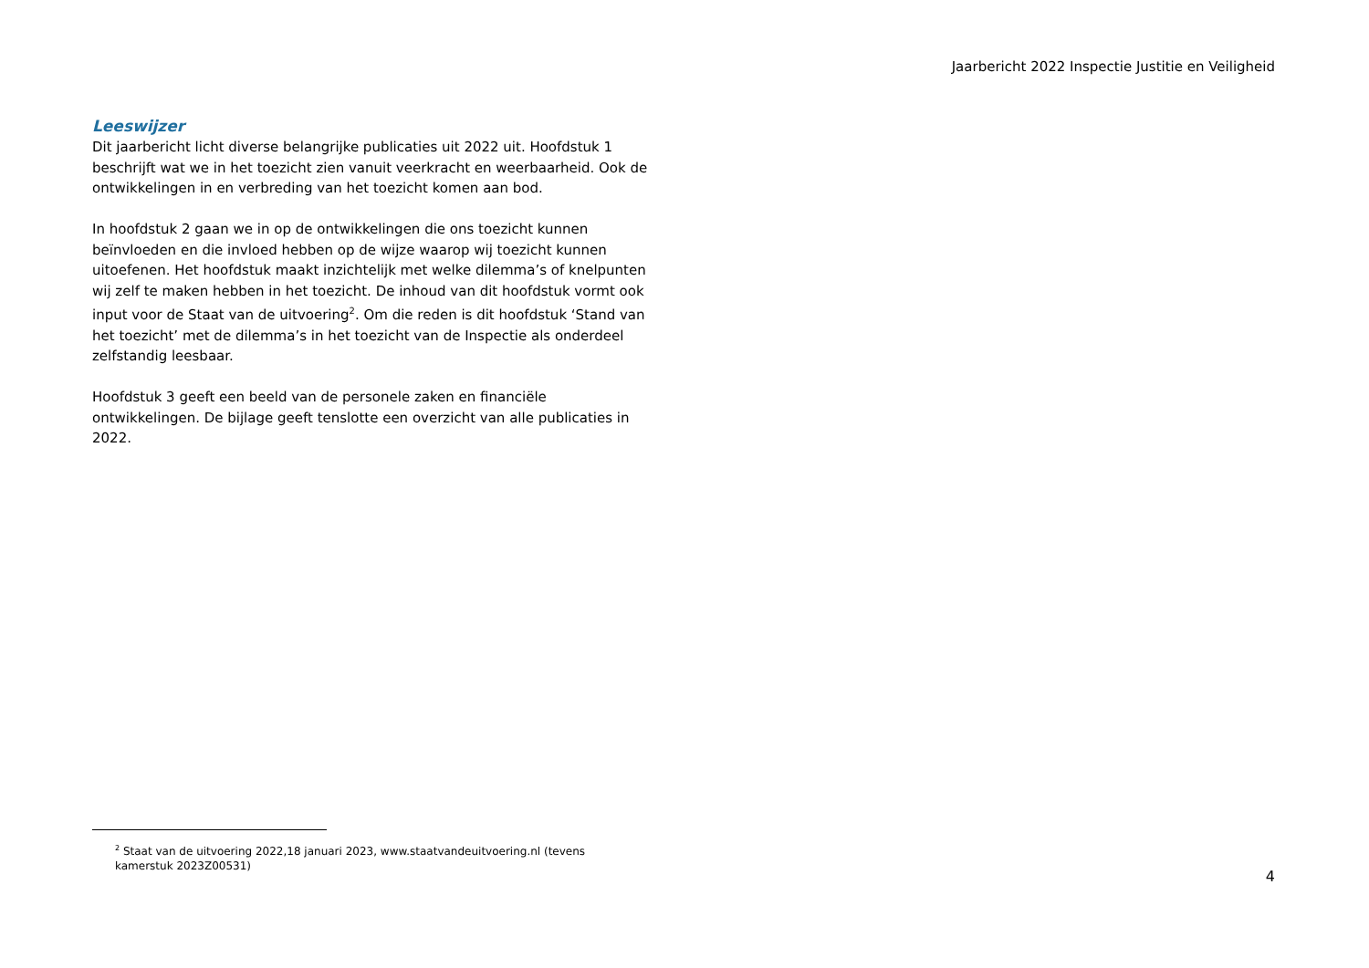Jaarbericht 2022 Inspectie Justitie en Veiligheid
Leeswijzer
Dit jaarbericht licht diverse belangrijke publicaties uit 2022 uit. Hoofdstuk 1 beschrijft wat we in het toezicht zien vanuit veerkracht en weerbaarheid. Ook de ontwikkelingen in en verbreding van het toezicht komen aan bod.
In hoofdstuk 2 gaan we in op de ontwikkelingen die ons toezicht kunnen beïnvloeden en die invloed hebben op de wijze waarop wij toezicht kunnen uitoefenen. Het hoofdstuk maakt inzichtelijk met welke dilemma’s of knelpunten wij zelf te maken hebben in het toezicht. De inhoud van dit hoofdstuk vormt ook input voor de Staat van de uitvoering<sup>2</sup>. Om die reden is dit hoofdstuk ‘Stand van het toezicht’ met de dilemma’s in het toezicht van de Inspectie als onderdeel zelfstandig leesbaar.
Hoofdstuk 3 geeft een beeld van de personele zaken en financiële ontwikkelingen. De bijlage geeft tenslotte een overzicht van alle publicaties in 2022.
<sup>2</sup> Staat van de uitvoering 2022,18 januari 2023, www.staatvandeuitvoering.nl (tevens kamerstuk 2023Z00531)
4